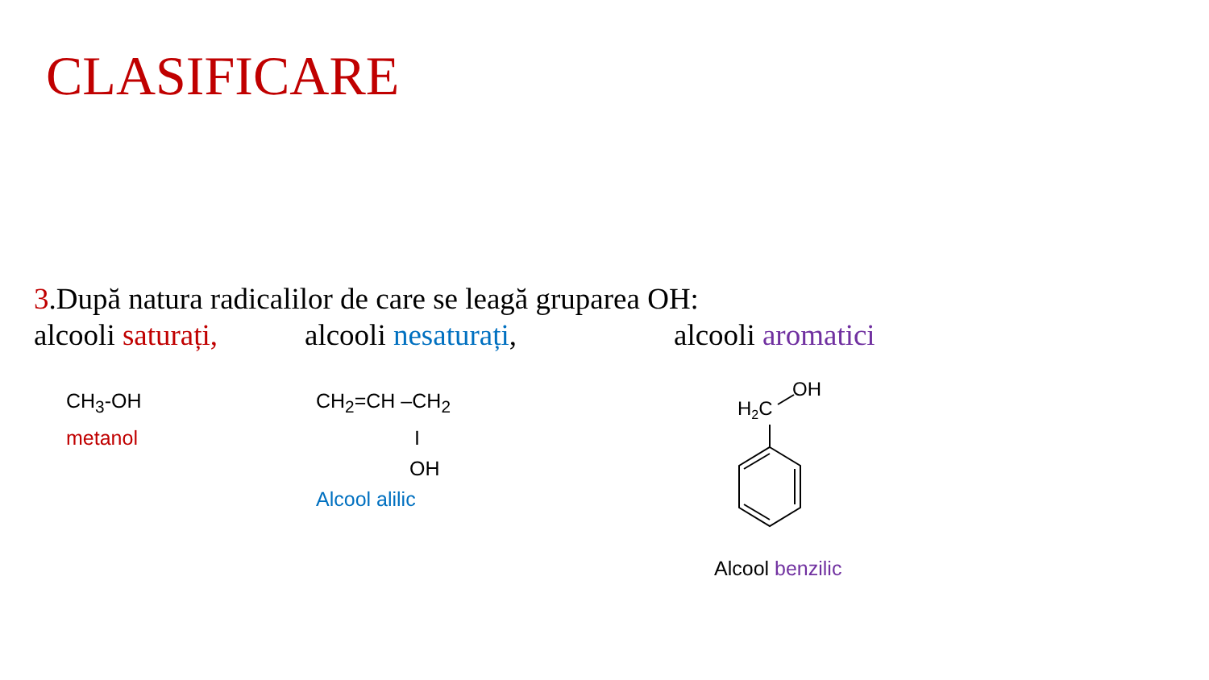CLASIFICARE
3.După natura radicalilor de care se leagă gruparea OH:
alcooli saturați, alcooli nesaturați, alcooli aromatici
CH<sub>3</sub>-OH
metanol
CH<sub>2</sub>=CH –CH<sub>2</sub>
I
OH
Alcool alilic
H2C
OH
Alcool benzilic